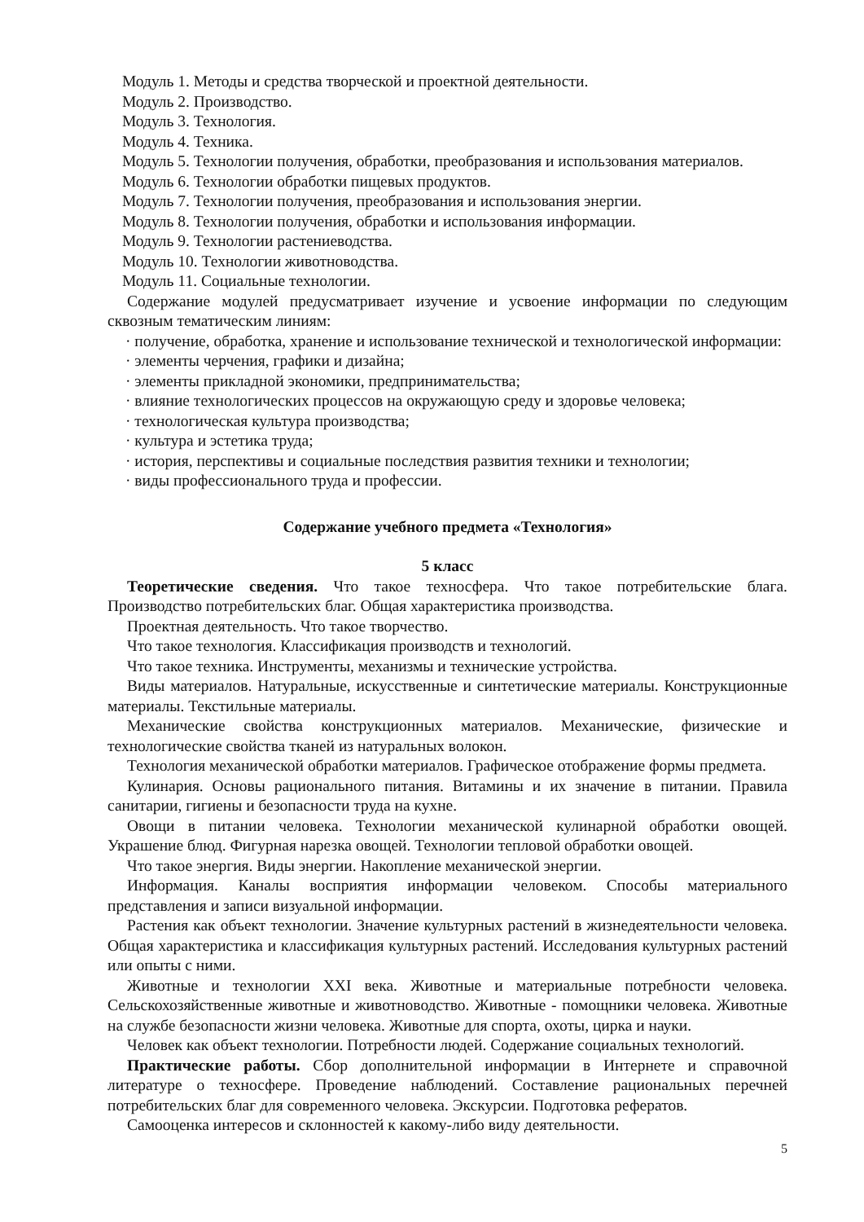Модуль 1. Методы и средства творческой и проектной деятельности.
Модуль 2. Производство.
Модуль 3. Технология.
Модуль 4. Техника.
Модуль 5. Технологии получения, обработки, преобразования и использования материалов.
Модуль 6. Технологии обработки пищевых продуктов.
Модуль 7. Технологии получения, преобразования и использования энергии.
Модуль 8. Технологии получения, обработки и использования информации.
Модуль 9. Технологии растениеводства.
Модуль 10. Технологии животноводства.
Модуль 11. Социальные технологии.
Содержание модулей предусматривает изучение и усвоение информации по следующим сквозным тематическим линиям:
· получение, обработка, хранение и использование технической и технологической информации:
· элементы черчения, графики и дизайна;
· элементы прикладной экономики, предпринимательства;
· влияние технологических процессов на окружающую среду и здоровье человека;
· технологическая культура производства;
· культура и эстетика труда;
· история, перспективы и социальные последствия развития техники и технологии;
· виды профессионального труда и профессии.
Содержание учебного предмета «Технология»
5 класс
Теоретические сведения. Что такое техносфера. Что такое потребительские блага. Производство потребительских благ. Общая характеристика производства.
Проектная деятельность. Что такое творчество.
Что такое технология. Классификация производств и технологий.
Что такое техника. Инструменты, механизмы и технические устройства.
Виды материалов. Натуральные, искусственные и синтетические материалы. Конструкционные материалы. Текстильные материалы.
Механические свойства конструкционных материалов. Механические, физические и технологические свойства тканей из натуральных волокон.
Технология механической обработки материалов. Графическое отображение формы предмета.
Кулинария. Основы рационального питания. Витамины и их значение в питании. Правила санитарии, гигиены и безопасности труда на кухне.
Овощи в питании человека. Технологии механической кулинарной обработки овощей. Украшение блюд. Фигурная нарезка овощей. Технологии тепловой обработки овощей.
Что такое энергия. Виды энергии. Накопление механической энергии.
Информация. Каналы восприятия информации человеком. Способы материального представления и записи визуальной информации.
Растения как объект технологии. Значение культурных растений в жизнедеятельности человека. Общая характеристика и классификация культурных растений. Исследования культурных растений или опыты с ними.
Животные и технологии XXI века. Животные и материальные потребности человека. Сельскохозяйственные животные и животноводство. Животные - помощники человека. Животные на службе безопасности жизни человека. Животные для спорта, охоты, цирка и науки.
Человек как объект технологии. Потребности людей. Содержание социальных технологий.
Практические работы. Сбор дополнительной информации в Интернете и справочной литературе о техносфере. Проведение наблюдений. Составление рациональных перечней потребительских благ для современного человека. Экскурсии. Подготовка рефератов.
Самооценка интересов и склонностей к какому-либо виду деятельности.
5